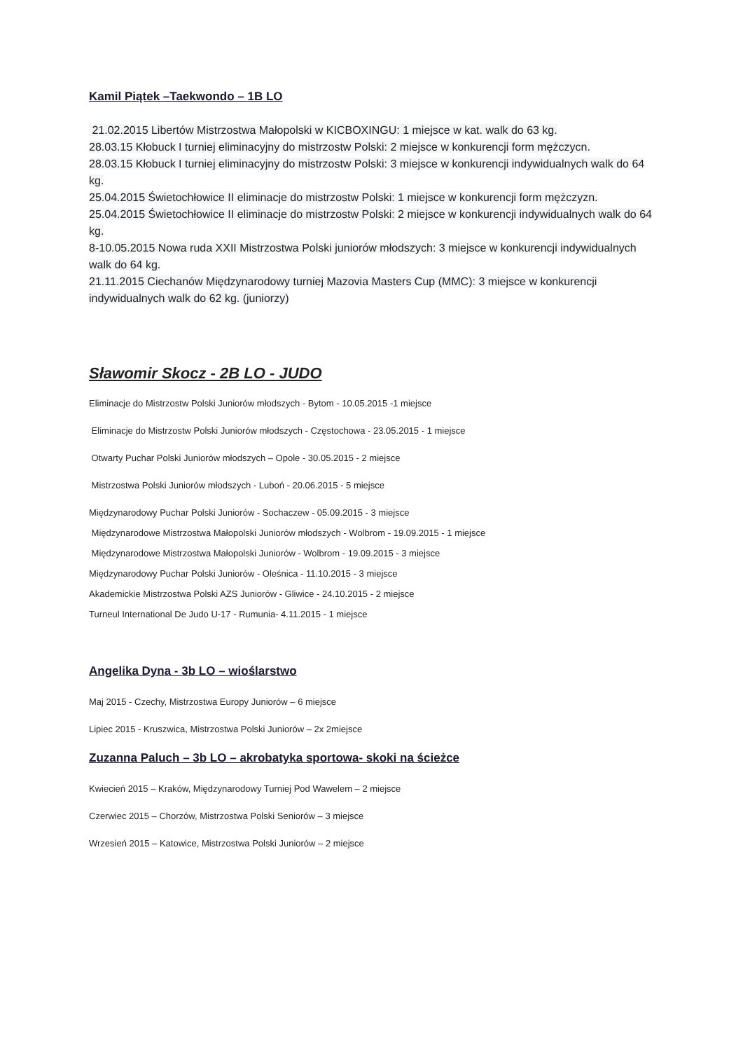Kamil Piątek –Taekwondo – 1B LO
21.02.2015 Libertów Mistrzostwa Małopolski w KICBOXINGU: 1 miejsce w kat. walk do 63 kg.
28.03.15 Kłobuck I turniej eliminacyjny do mistrzostw Polski: 2 miejsce w konkurencji form mężczycn.
28.03.15 Kłobuck I turniej eliminacyjny do mistrzostw Polski: 3 miejsce w konkurencji indywidualnych walk do 64 kg.
25.04.2015 Świetochłowice II eliminacje do mistrzostw Polski: 1 miejsce w konkurencji form mężczyzn.
25.04.2015 Świetochłowice II eliminacje do mistrzostw Polski: 2 miejsce w konkurencji indywidualnych walk do 64 kg.
8-10.05.2015 Nowa ruda XXII Mistrzostwa Polski juniorów młodszych: 3 miejsce w konkurencji indywidualnych walk do 64 kg.
21.11.2015 Ciechanów Międzynarodowy turniej Mazovia Masters Cup (MMC): 3 miejsce w konkurencji indywidualnych walk do 62 kg. (juniorzy)
Sławomir Skocz - 2B LO - JUDO
Eliminacje do Mistrzostw Polski Juniorów młodszych - Bytom - 10.05.2015 -1 miejsce
Eliminacje do Mistrzostw Polski Juniorów młodszych - Częstochowa - 23.05.2015 - 1 miejsce
Otwarty Puchar Polski Juniorów młodszych – Opole - 30.05.2015 - 2 miejsce
Mistrzostwa Polski Juniorów młodszych - Luboń - 20.06.2015 - 5 miejsce
Międzynarodowy Puchar Polski Juniorów - Sochaczew - 05.09.2015 - 3 miejsce
Międzynarodowe Mistrzostwa Małopolski Juniorów młodszych - Wolbrom - 19.09.2015 - 1 miejsce
Międzynarodowe Mistrzostwa Małopolski Juniorów - Wolbrom - 19.09.2015 - 3 miejsce
Międzynarodowy Puchar Polski Juniorów - Oleśnica - 11.10.2015 - 3 miejsce
Akademickie Mistrzostwa Polski AZS Juniorów - Gliwice - 24.10.2015 - 2 miejsce
Turneul International De Judo U-17 - Rumunia- 4.11.2015 - 1 miejsce
Angelika Dyna - 3b LO – wioślarstwo
Maj 2015 - Czechy, Mistrzostwa Europy Juniorów – 6 miejsce
Lipiec 2015 - Kruszwica, Mistrzostwa Polski Juniorów – 2x 2miejsce
Zuzanna Paluch – 3b LO – akrobatyka sportowa- skoki na ścieżce
Kwiecień 2015 – Kraków, Międzynarodowy Turniej Pod Wawelem – 2 miejsce
Czerwiec 2015 – Chorzów, Mistrzostwa Polski Seniorów – 3 miejsce
Wrzesień 2015 – Katowice, Mistrzostwa Polski Juniorów – 2 miejsce